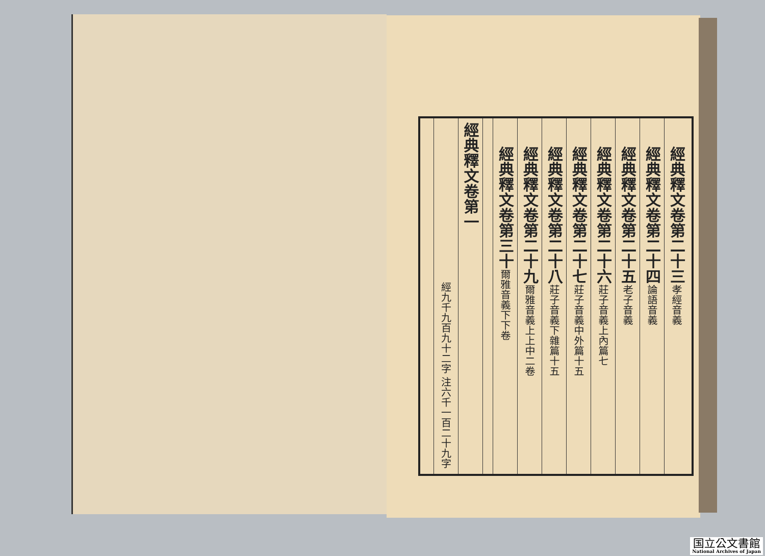經典釋文卷第二十三孝經音義
經典釋文卷第二十四論語音義
經典釋文卷第二十五老子音義
經典釋文卷第二十六莊子音義上內篇七
經典釋文卷第二十七莊子音義中外篇十五
經典釋文卷第二十八莊子音義下雜篇十五
經典釋文卷第二十九爾雅音義上上中二卷
經典釋文卷第三十爾雅音義下下卷
經典釋文卷第一
經九千九百九十二字 注六千一百二十九字
国立公文書館
National Archives of Japan